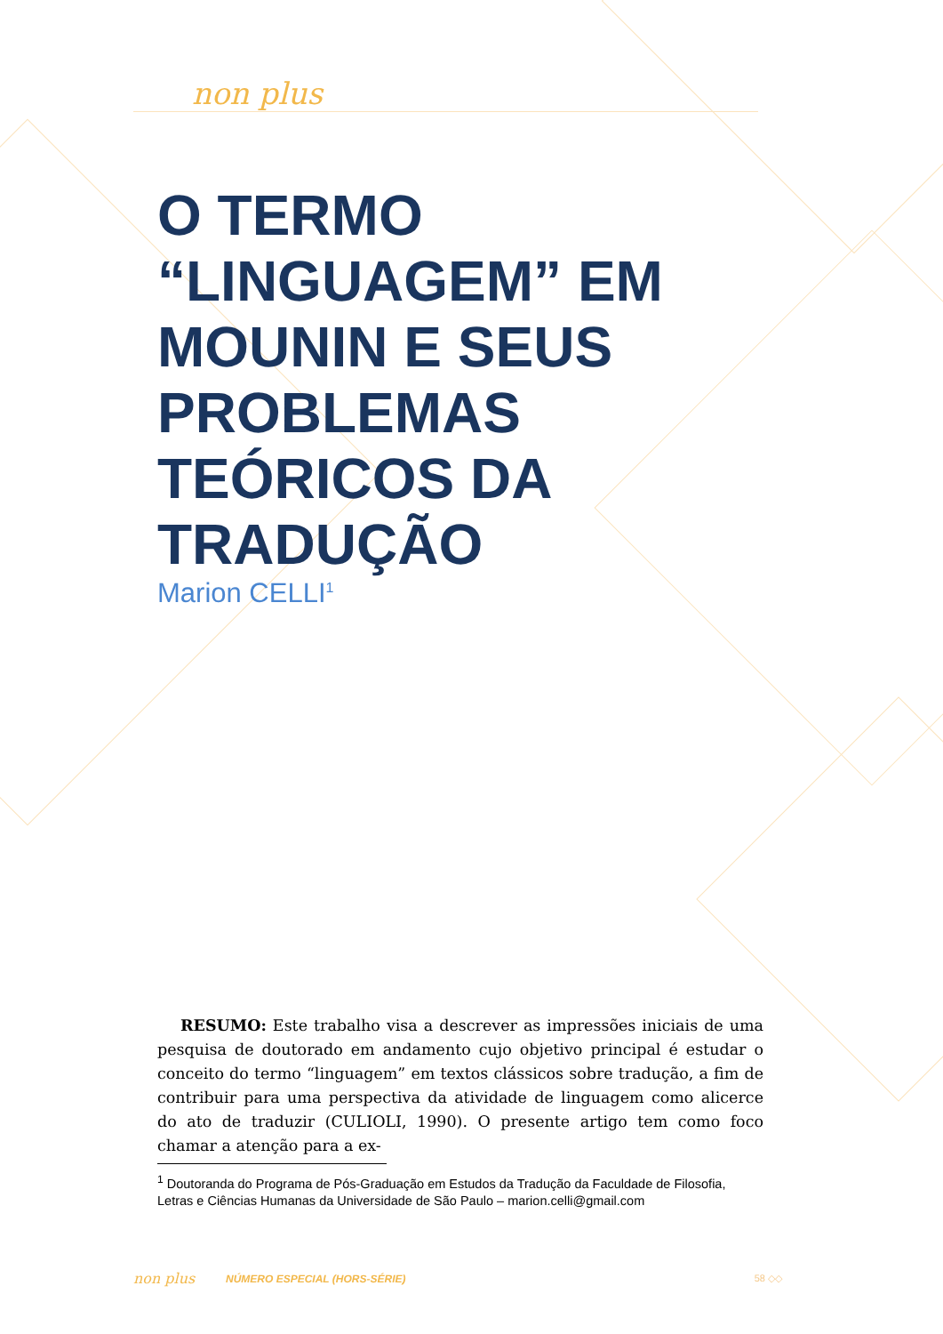non plus
O TERMO “LINGUAGEM” EM MOUNIN E SEUS PROBLEMAS TEÓRICOS DA TRADUÇÃO
Marion CELLI<sup>1</sup>
RESUMO: Este trabalho visa a descrever as impressões iniciais de uma pesquisa de doutorado em andamento cujo objetivo principal é estudar o conceito do termo “linguagem” em textos clássicos sobre tradução, a fim de contribuir para uma perspectiva da atividade de linguagem como alicerce do ato de traduzir (CULIOLI, 1990). O presente artigo tem como foco chamar a atenção para a ex-
<sup>1</sup> Doutoranda do Programa de Pós-Graduação em Estudos da Tradução da Faculdade de Filosofia, Letras e Ciências Humanas da Universidade de São Paulo – marion.celli@gmail.com
non plus NÚMERO ESPECIAL (HORS-SÉRIE) 58 ◇◇